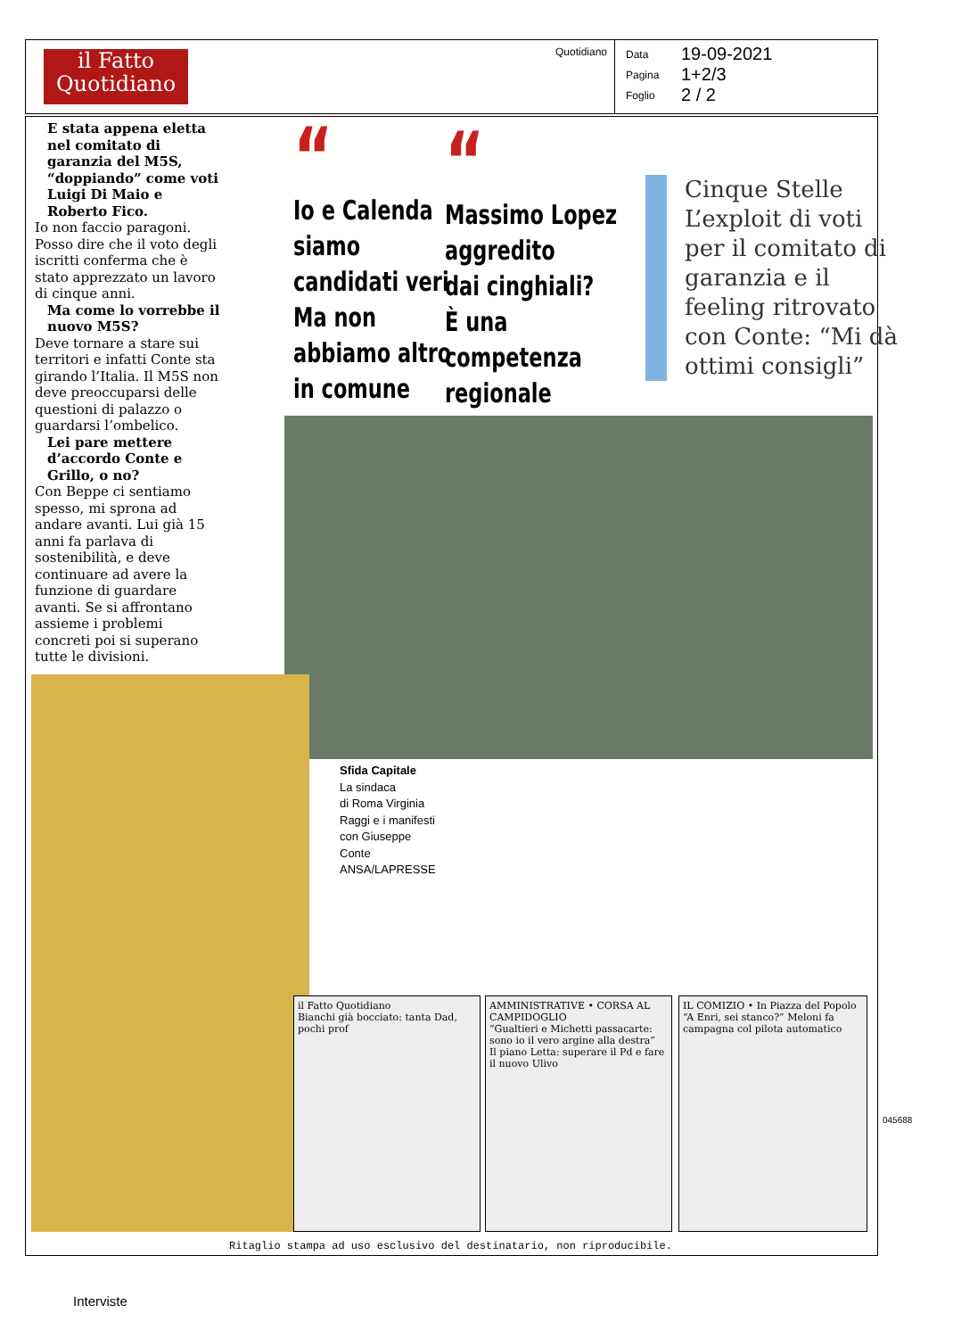il Fatto Quotidiano
Quotidiano
Data 19-09-2021
Pagina 1+2/3
Foglio 2 / 2
E stata appena eletta nel comitato di garanzia del M5S, “doppiando” come voti Luigi Di Maio e Roberto Fico.
Io non faccio paragoni. Posso dire che il voto degli iscritti conferma che è stato apprezzato un lavoro di cinque anni.
Ma come lo vorrebbe il nuovo M5S?
Deve tornare a stare sui territori e infatti Conte sta girando l’Italia. Il M5S non deve preoccuparsi delle questioni di palazzo o guardarsi l’ombelico.
Lei pare mettere d’accordo Conte e Grillo, o no?
Con Beppe ci sentiamo spesso, mi sprona ad andare avanti. Lui già 15 anni fa parlava di sostenibilità, e deve continuare ad avere la funzione di guardare avanti. Se si affrontano assieme i problemi concreti poi si superano tutte le divisioni.
“Io e Calenda
siamo
candidati veri
Ma non
abbiamo altro
in comune
“Massimo Lopez
aggredito
dai cinghiali?
È una
competenza
regionale
Cinque Stelle L’exploit di voti per il comitato di garanzia e il feeling ritrovato con Conte: “Mi dà ottimi consigli”
Sfida Capitale
La sindaca
di Roma Virginia
Raggi e i manifesti
con Giuseppe
Conte
ANSA/LAPRESSE
il Fatto Quotidiano
Bianchi già bocciato: tanta Dad, pochi prof
AMMINISTRATIVE • CORSA AL CAMPIDOGLIO
“Gualtieri e Michetti passacarte: sono io il vero argine alla destra”
Il piano Letta: superare il Pd e fare il nuovo Ulivo
IL COMIZIO • In Piazza del Popolo
“A Enri, sei stanco?” Meloni fa campagna col pilota automatico
Ritaglio stampa ad uso esclusivo del destinatario, non riproducibile.
045688
Interviste